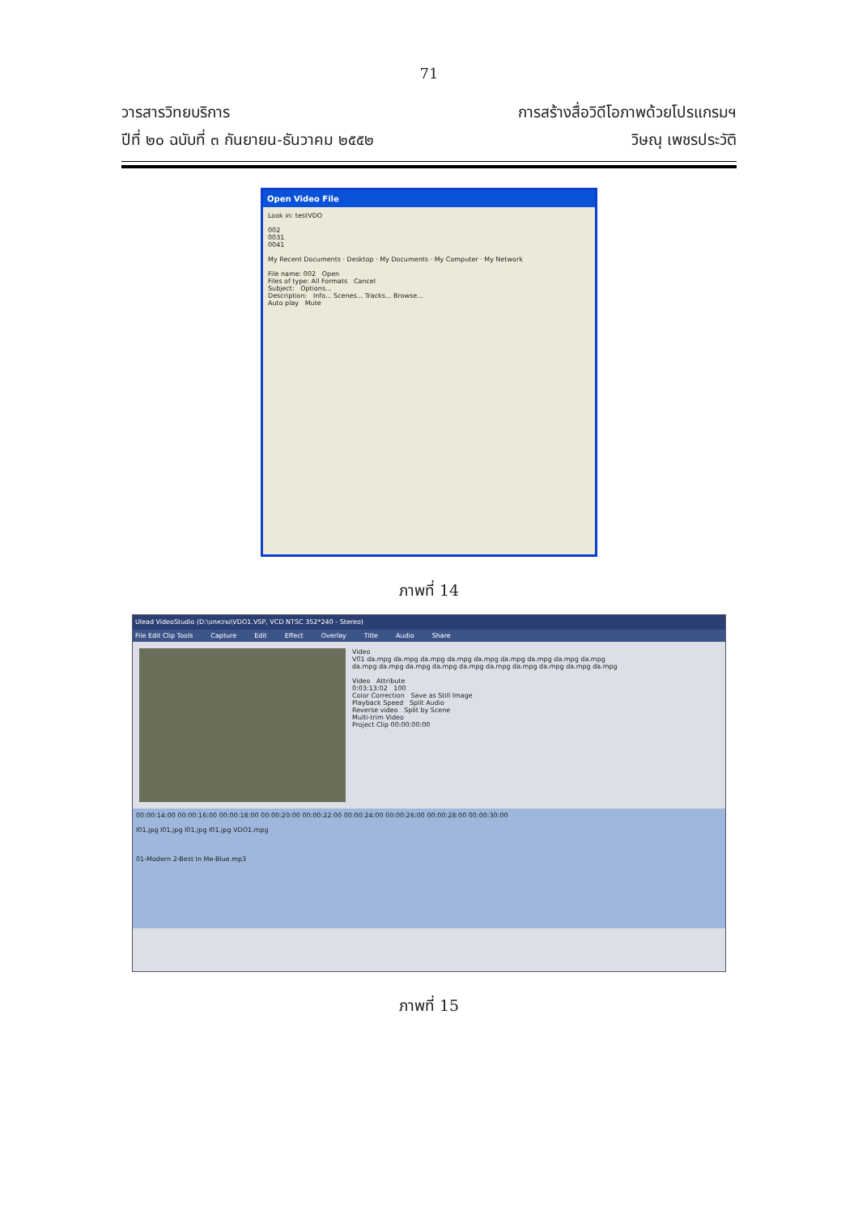71
วารสารวิทยบริการ
ปีที่ ๒๐ ฉบับที่ ๓ กันยายน-ธันวาคม ๒๕๕๒
การสร้างสื่อวิดีโอภาพด้วยโปรแกรมฯ
วิษณุ เพชรประวัติ
Open Video File
Look in: testVDO
002
0031
0041
My Recent Documents · Desktop · My Documents · My Computer · My Network
File name: 002 Open
Files of type: All Formats Cancel
Subject: Options...
Description: Info... Scenes... Tracks... Browse...
Auto play Mute
ภาพที่ 14
Ulead VideoStudio (D:\บทความ\VDO1.VSP, VCD NTSC 352*240 - Stereo)
File Edit Clip Tools Capture Edit Effect Overlay Title Audio Share
Video
V01 da.mpg da.mpg da.mpg da.mpg da.mpg da.mpg da.mpg da.mpg da.mpg
da.mpg da.mpg da.mpg da.mpg da.mpg da.mpg da.mpg da.mpg da.mpg da.mpg
Video Attribute
0:03:13:02 100
Color Correction Save as Still Image
Playback Speed Split Audio
Reverse video Split by Scene
Multi-trim Video
Project Clip 00:00:00:00
00:00:14:00 00:00:16:00 00:00:18:00 00:00:20:00 00:00:22:00 00:00:24:00 00:00:26:00 00:00:28:00 00:00:30:00
I01.jpg I01.jpg I01.jpg I01.jpg VDO1.mpg
01-Modern 2-Best In Me-Blue.mp3
ภาพที่ 15